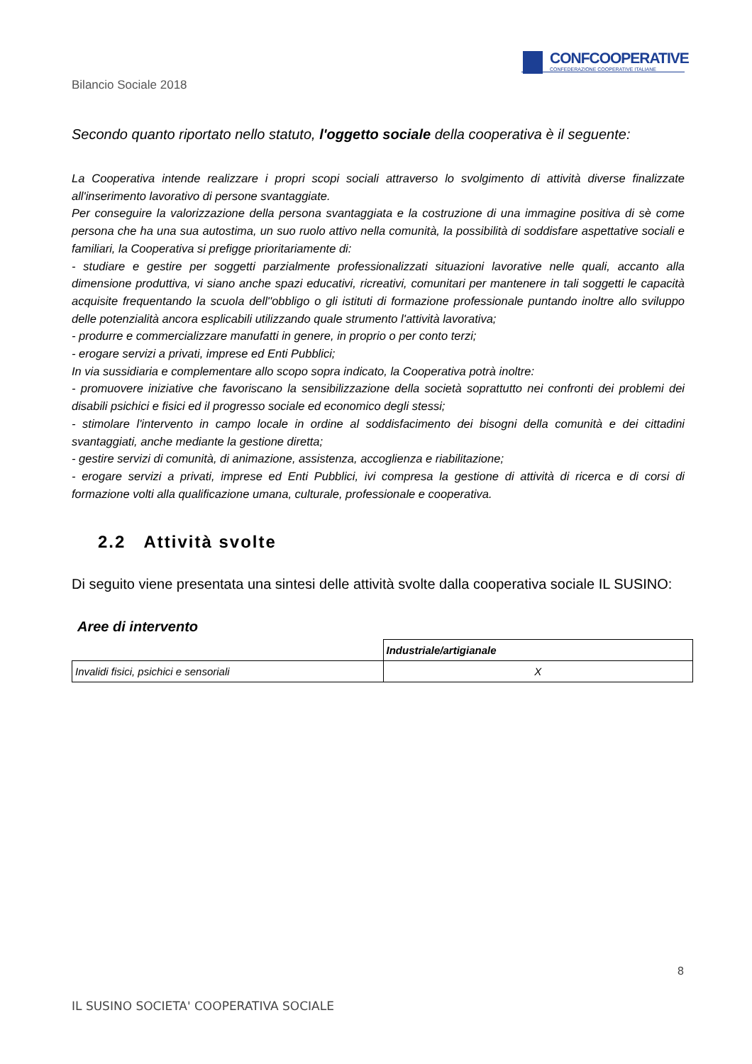CONFCOOPERATIVE
CONFEDERAZIONE COOPERATIVE ITALIANE
Bilancio Sociale 2018
Secondo quanto riportato nello statuto, l'oggetto sociale della cooperativa è il seguente:
La Cooperativa intende realizzare i propri scopi sociali attraverso lo svolgimento di attività diverse finalizzate all'inserimento lavorativo di persone svantaggiate.
Per conseguire la valorizzazione della persona svantaggiata e la costruzione di una immagine positiva di sè come persona che ha una sua autostima, un suo ruolo attivo nella comunità, la possibilità di soddisfare aspettative sociali e familiari, la Cooperativa si prefigge prioritariamente di:
- studiare e gestire per soggetti parzialmente professionalizzati situazioni lavorative nelle quali, accanto alla dimensione produttiva, vi siano anche spazi educativi, ricreativi, comunitari per mantenere in tali soggetti le capacità acquisite frequentando la scuola dell''obbligo o gli istituti di formazione professionale puntando inoltre allo sviluppo delle potenzialità ancora esplicabili utilizzando quale strumento l'attività lavorativa;
- produrre e commercializzare manufatti in genere, in proprio o per conto terzi;
- erogare servizi a privati, imprese ed Enti Pubblici;
In via sussidiaria e complementare allo scopo sopra indicato, la Cooperativa potrà inoltre:
- promuovere iniziative che favoriscano la sensibilizzazione della società soprattutto nei confronti dei problemi dei disabili psichici e fisici ed il progresso sociale ed economico degli stessi;
- stimolare l'intervento in campo locale in ordine al soddisfacimento dei bisogni della comunità e dei cittadini svantaggiati, anche mediante la gestione diretta;
- gestire servizi di comunità, di animazione, assistenza, accoglienza e riabilitazione;
- erogare servizi a privati, imprese ed Enti Pubblici, ivi compresa la gestione di attività di ricerca e di corsi di formazione volti alla qualificazione umana, culturale, professionale e cooperativa.
2.2 Attività svolte
Di seguito viene presentata una sintesi delle attività svolte dalla cooperativa sociale IL SUSINO:
Aree di intervento
| | Industriale/artigianale |
| --- | --- |
| Invalidi fisici, psichici e sensoriali | X |
8
IL SUSINO SOCIETA' COOPERATIVA SOCIALE